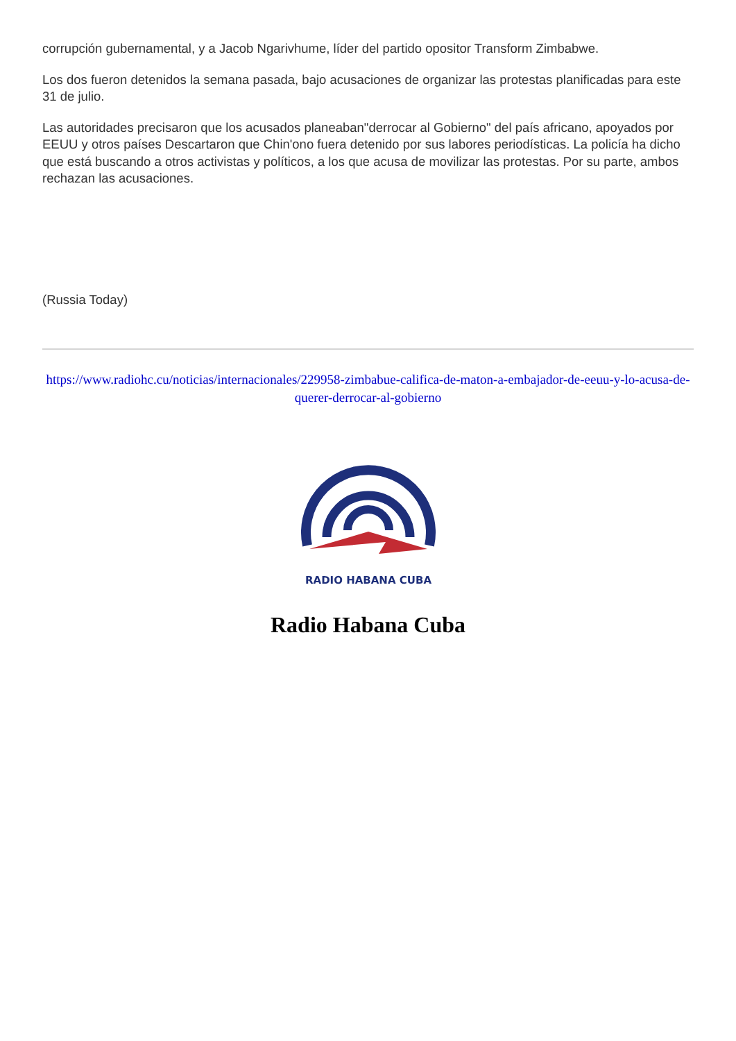corrupción gubernamental, y a Jacob Ngarivhume, líder del partido opositor Transform Zimbabwe.
Los dos fueron detenidos la semana pasada, bajo acusaciones de organizar las protestas planificadas para este 31 de julio.
Las autoridades precisaron que los acusados planeaban"derrocar al Gobierno" del país africano, apoyados por EEUU y otros países Descartaron que Chin'ono fuera detenido por sus labores periodísticas. La policía ha dicho que está buscando a otros activistas y políticos, a los que acusa de movilizar las protestas. Por su parte, ambos rechazan las acusaciones.
(Russia Today)
https://www.radiohc.cu/noticias/internacionales/229958-zimbabue-califica-de-maton-a-embajador-de-eeuu-y-lo-acusa-de-querer-derrocar-al-gobierno
RADIO HABANA CUBA
Radio Habana Cuba